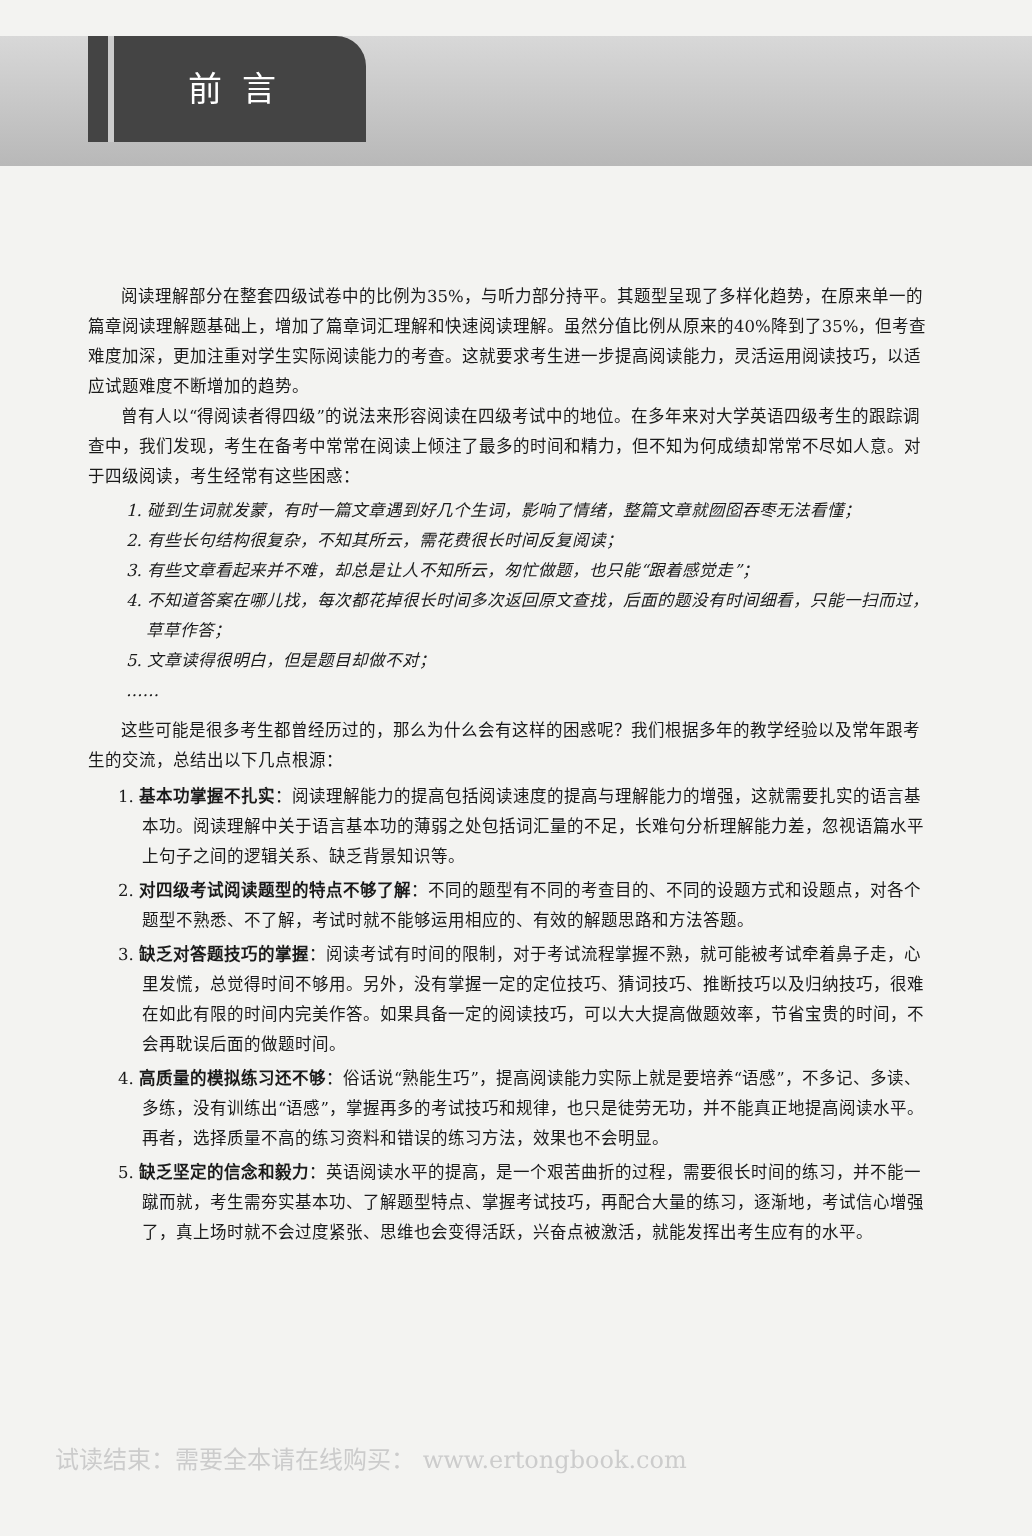前言
阅读理解部分在整套四级试卷中的比例为35%，与听力部分持平。其题型呈现了多样化趋势，在原来单一的篇章阅读理解题基础上，增加了篇章词汇理解和快速阅读理解。虽然分值比例从原来的40%降到了35%，但考查难度加深，更加注重对学生实际阅读能力的考查。这就要求考生进一步提高阅读能力，灵活运用阅读技巧，以适应试题难度不断增加的趋势。
曾有人以“得阅读者得四级”的说法来形容阅读在四级考试中的地位。在多年来对大学英语四级考生的跟踪调查中，我们发现，考生在备考中常常在阅读上倾注了最多的时间和精力，但不知为何成绩却常常不尽如人意。对于四级阅读，考生经常有这些困惑：
1. 碰到生词就发蒙，有时一篇文章遇到好几个生词，影响了情绪，整篇文章就囫囵吞枣无法看懂；
2. 有些长句结构很复杂，不知其所云，需花费很长时间反复阅读；
3. 有些文章看起来并不难，却总是让人不知所云，匆忙做题，也只能“跟着感觉走”；
4. 不知道答案在哪儿找，每次都花掉很长时间多次返回原文查找，后面的题没有时间细看，只能一扫而过，草草作答；
5. 文章读得很明白，但是题目却做不对；
……
这些可能是很多考生都曾经历过的，那么为什么会有这样的困惑呢？我们根据多年的教学经验以及常年跟考生的交流，总结出以下几点根源：
1. 基本功掌握不扎实：阅读理解能力的提高包括阅读速度的提高与理解能力的增强，这就需要扎实的语言基本功。阅读理解中关于语言基本功的薄弱之处包括词汇量的不足，长难句分析理解能力差，忽视语篇水平上句子之间的逻辑关系、缺乏背景知识等。
2. 对四级考试阅读题型的特点不够了解：不同的题型有不同的考查目的、不同的设题方式和设题点，对各个题型不熟悉、不了解，考试时就不能够运用相应的、有效的解题思路和方法答题。
3. 缺乏对答题技巧的掌握：阅读考试有时间的限制，对于考试流程掌握不熟，就可能被考试牵着鼻子走，心里发慌，总觉得时间不够用。另外，没有掌握一定的定位技巧、猜词技巧、推断技巧以及归纳技巧，很难在如此有限的时间内完美作答。如果具备一定的阅读技巧，可以大大提高做题效率，节省宝贵的时间，不会再耽误后面的做题时间。
4. 高质量的模拟练习还不够：俗话说“熟能生巧”，提高阅读能力实际上就是要培养“语感”，不多记、多读、多练，没有训练出“语感”，掌握再多的考试技巧和规律，也只是徒劳无功，并不能真正地提高阅读水平。再者，选择质量不高的练习资料和错误的练习方法，效果也不会明显。
5. 缺乏坚定的信念和毅力：英语阅读水平的提高，是一个艰苦曲折的过程，需要很长时间的练习，并不能一蹴而就，考生需夯实基本功、了解题型特点、掌握考试技巧，再配合大量的练习，逐渐地，考试信心增强了，真上场时就不会过度紧张、思维也会变得活跃，兴奋点被激活，就能发挥出考生应有的水平。
试读结束：需要全本请在线购买： www.ertongbook.com